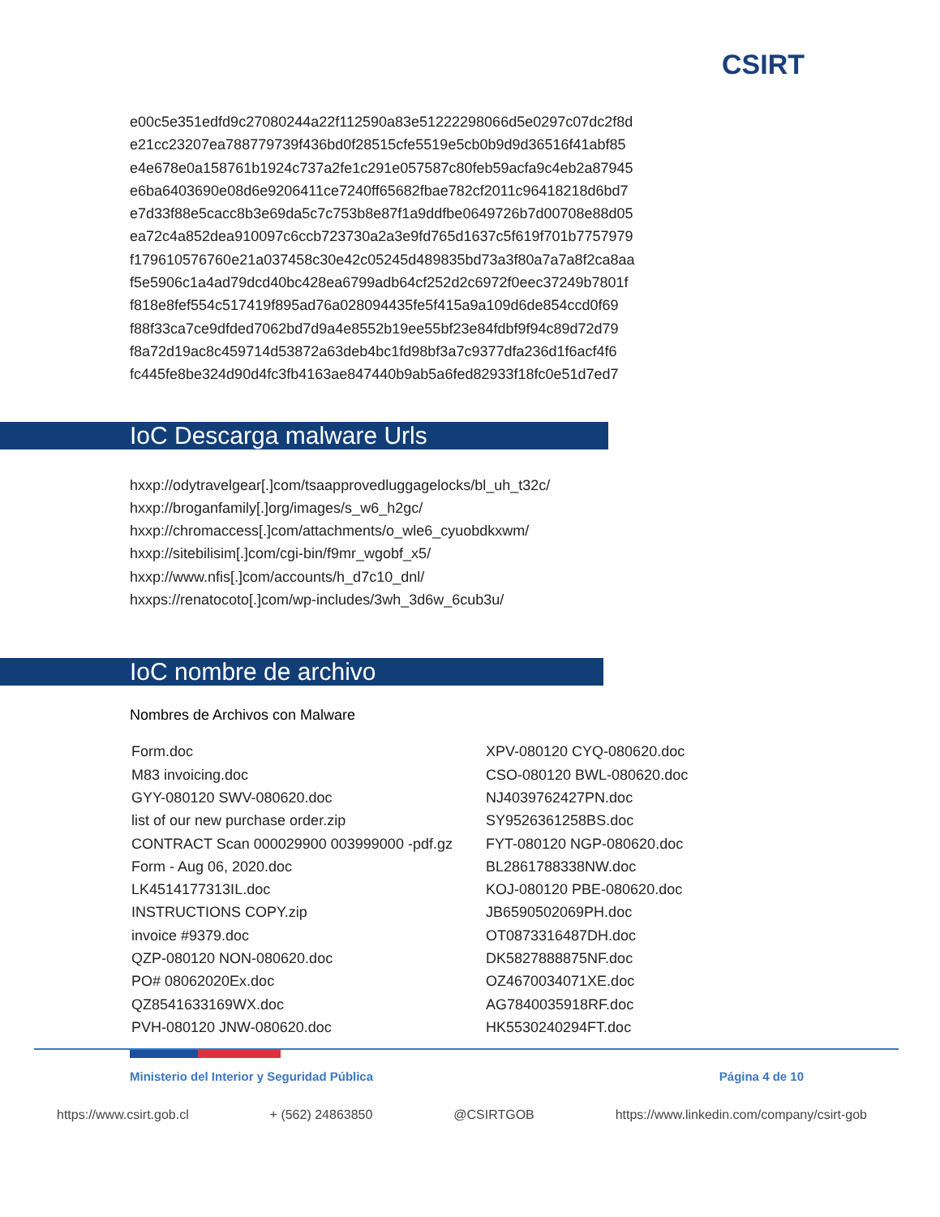CSIRT
e00c5e351edfd9c27080244a22f112590a83e51222298066d5e0297c07dc2f8d
e21cc23207ea788779739f436bd0f28515cfe5519e5cb0b9d9d36516f41abf85
e4e678e0a158761b1924c737a2fe1c291e057587c80feb59acfa9c4eb2a87945
e6ba6403690e08d6e9206411ce7240ff65682fbae782cf2011c96418218d6bd7
e7d33f88e5cacc8b3e69da5c7c753b8e87f1a9ddfbe0649726b7d00708e88d05
ea72c4a852dea910097c6ccb723730a2a3e9fd765d1637c5f619f701b7757979
f179610576760e21a037458c30e42c05245d489835bd73a3f80a7a7a8f2ca8aa
f5e5906c1a4ad79dcd40bc428ea6799adb64cf252d2c6972f0eec37249b7801f
f818e8fef554c517419f895ad76a028094435fe5f415a9a109d6de854ccd0f69
f88f33ca7ce9dfded7062bd7d9a4e8552b19ee55bf23e84fdbf9f94c89d72d79
f8a72d19ac8c459714d53872a63deb4bc1fd98bf3a7c9377dfa236d1f6acf4f6
fc445fe8be324d90d4fc3fb4163ae847440b9ab5a6fed82933f18fc0e51d7ed7
IoC Descarga malware Urls
hxxp://odytravelgear[.]com/tsaapprovedluggagelocks/bl_uh_t32c/
hxxp://broganfamily[.]org/images/s_w6_h2gc/
hxxp://chromaccess[.]com/attachments/o_wle6_cyuobdkxwm/
hxxp://sitebilisim[.]com/cgi-bin/f9mr_wgobf_x5/
hxxp://www.nfis[.]com/accounts/h_d7c10_dnl/
hxxps://renatocoto[.]com/wp-includes/3wh_3d6w_6cub3u/
IoC nombre de archivo
Nombres de Archivos con Malware
| Form.doc | XPV-080120 CYQ-080620.doc |
| M83 invoicing.doc | CSO-080120 BWL-080620.doc |
| GYY-080120 SWV-080620.doc | NJ4039762427PN.doc |
| list of our new purchase order.zip | SY9526361258BS.doc |
| CONTRACT Scan 000029900 003999000 -pdf.gz | FYT-080120 NGP-080620.doc |
| Form - Aug 06, 2020.doc | BL2861788338NW.doc |
| LK4514177313IL.doc | KOJ-080120 PBE-080620.doc |
| INSTRUCTIONS COPY.zip | JB6590502069PH.doc |
| invoice #9379.doc | OT0873316487DH.doc |
| QZP-080120 NON-080620.doc | DK5827888875NF.doc |
| PO# 08062020Ex.doc | OZ4670034071XE.doc |
| QZ8541633169WX.doc | AG7840035918RF.doc |
| PVH-080120 JNW-080620.doc | HK5530240294FT.doc |
Ministerio del Interior y Seguridad Pública Página 4 de 10
https://www.csirt.gob.cl + (562) 24863850 @CSIRTGOB https://www.linkedin.com/company/csirt-gob